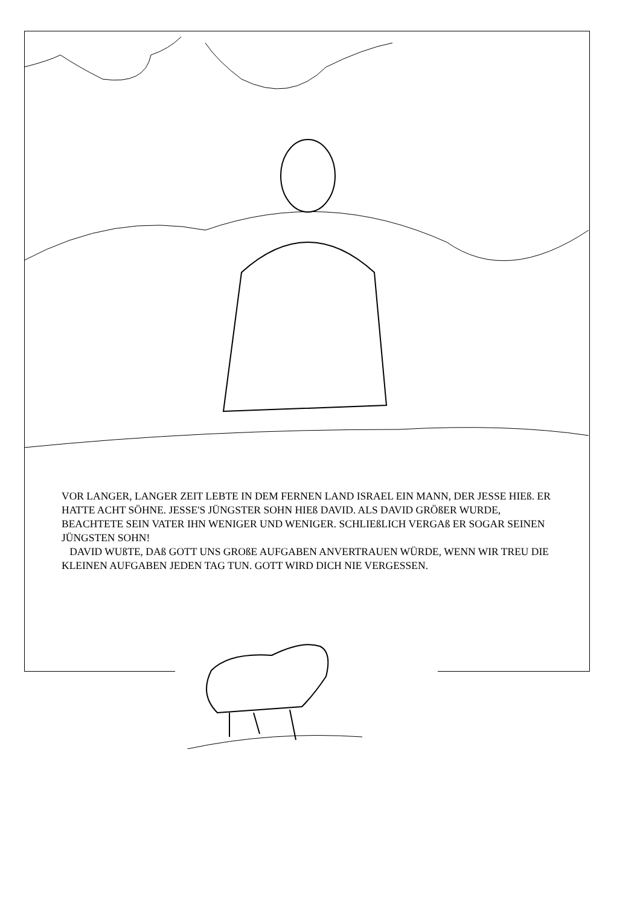VOR LANGER, LANGER ZEIT LEBTE IN DEM FERNEN LAND ISRAEL EIN MANN, DER JESSE HIEß. ER HATTE ACHT SÖHNE. JESSE'S JÜNGSTER SOHN HIEß DAVID. ALS DAVID GRÖßER WURDE, BEACHTETE SEIN VATER IHN WENIGER UND WENIGER. SCHLIEßLICH VERGAß ER SOGAR SEINEN JÜNGSTEN SOHN!
DAVID WUßTE, DAß GOTT UNS GROßE AUFGABEN ANVERTRAUEN WÜRDE, WENN WIR TREU DIE KLEINEN AUFGABEN JEDEN TAG TUN. GOTT WIRD DICH NIE VERGESSEN.